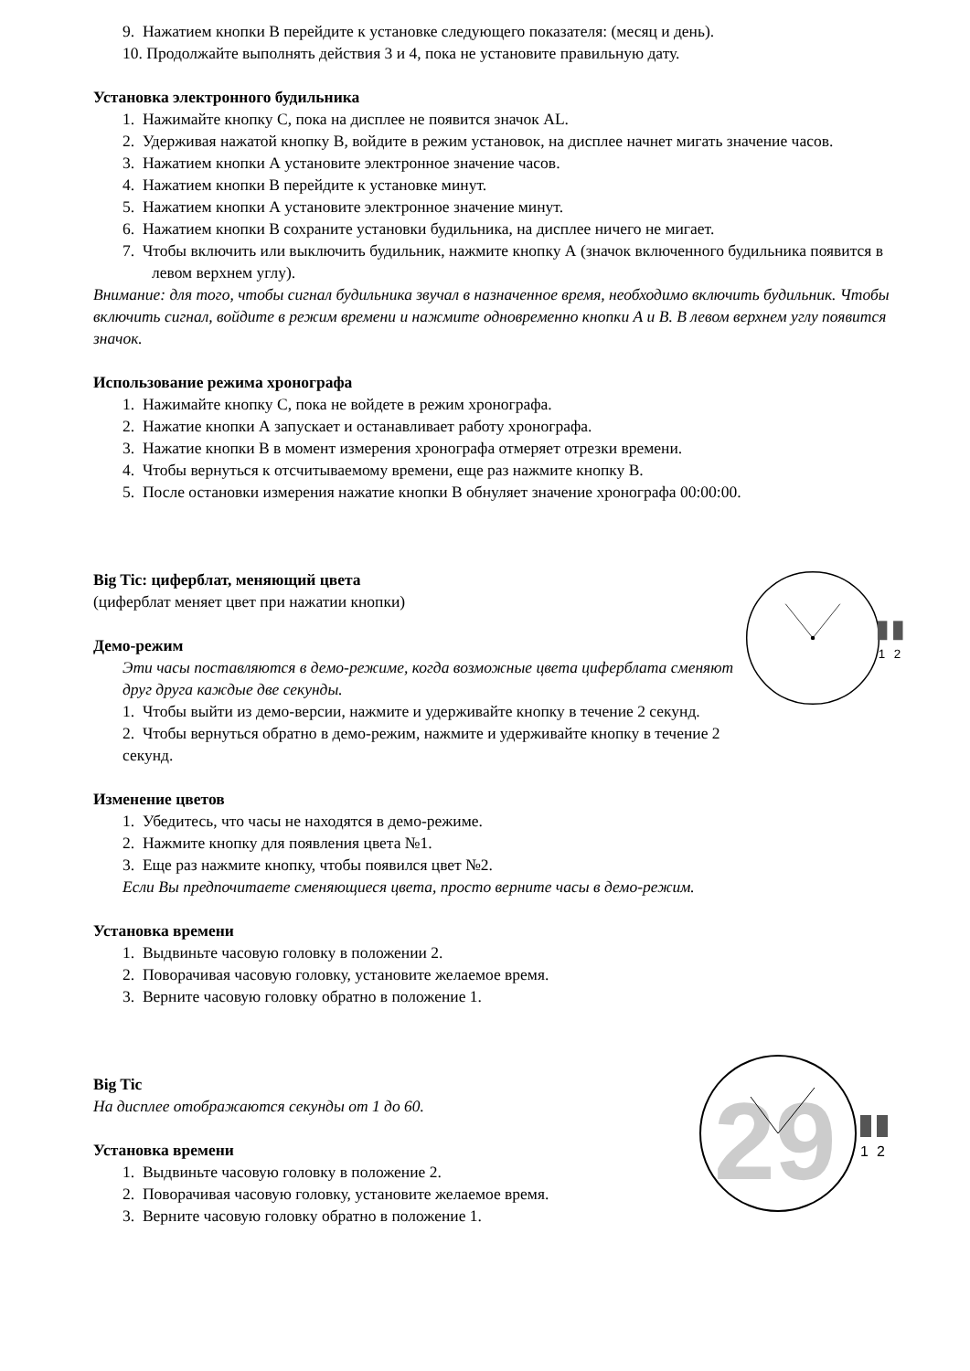9. Нажатием кнопки В перейдите к установке следующего показателя: (месяц и день).
10. Продолжайте выполнять действия 3 и 4, пока не установите правильную дату.
Установка электронного будильника
1. Нажимайте кнопку С, пока на дисплее не появится значок AL.
2. Удерживая нажатой кнопку В, войдите в режим установок, на дисплее начнет мигать значение часов.
3. Нажатием кнопки А установите электронное значение часов.
4. Нажатием кнопки В перейдите к установке минут.
5. Нажатием кнопки А установите электронное значение минут.
6. Нажатием кнопки В сохраните установки будильника, на дисплее ничего не мигает.
7. Чтобы включить или выключить будильник, нажмите кнопку А (значок включенного будильника появится в левом верхнем углу).
Внимание: для того, чтобы сигнал будильника звучал в назначенное время, необходимо включить будильник. Чтобы включить сигнал, войдите в режим времени и нажмите одновременно кнопки А и В. В левом верхнем углу появится значок.
Использование режима хронографа
1. Нажимайте кнопку С, пока не войдете в режим хронографа.
2. Нажатие кнопки А запускает и останавливает работу хронографа.
3. Нажатие кнопки В в момент измерения хронографа отмеряет отрезки времени.
4. Чтобы вернуться к отсчитываемому времени, еще раз нажмите кнопку В.
5. После остановки измерения нажатие кнопки В обнуляет значение хронографа 00:00:00.
Big Tic: циферблат, меняющий цвета
(циферблат меняет цвет при нажатии кнопки)
Демо-режим
Эти часы поставляются в демо-режиме, когда возможные цвета циферблата сменяют друг друга каждые две секунды.
1. Чтобы выйти из демо-версии, нажмите и удерживайте кнопку в течение 2 секунд.
2. Чтобы вернуться обратно в демо-режим, нажмите и удерживайте кнопку в течение 2 секунд.
1
2
Изменение цветов
1. Убедитесь, что часы не находятся в демо-режиме.
2. Нажмите кнопку для появления цвета №1.
3. Еще раз нажмите кнопку, чтобы появился цвет №2.
Если Вы предпочитаете сменяющиеся цвета, просто верните часы в демо-режим.
Установка времени
1. Выдвиньте часовую головку в положении 2.
2. Поворачивая часовую головку, установите желаемое время.
3. Верните часовую головку обратно в положение 1.
Big Tic
На дисплее отображаются секунды от 1 до 60.
Установка времени
1. Выдвиньте часовую головку в положение 2.
2. Поворачивая часовую головку, установите желаемое время.
3. Верните часовую головку обратно в положение 1.
29
1
2